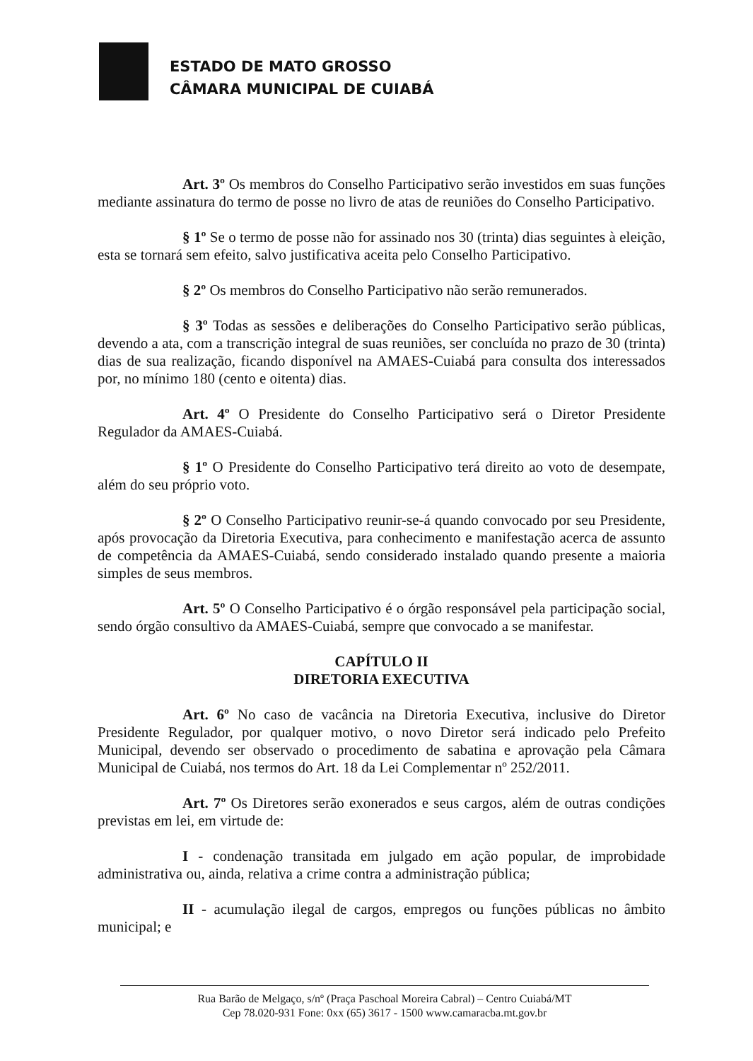ESTADO DE MATO GROSSO
CÂMARA MUNICIPAL DE CUIABÁ
Art. 3º Os membros do Conselho Participativo serão investidos em suas funções mediante assinatura do termo de posse no livro de atas de reuniões do Conselho Participativo.
§ 1º Se o termo de posse não for assinado nos 30 (trinta) dias seguintes à eleição, esta se tornará sem efeito, salvo justificativa aceita pelo Conselho Participativo.
§ 2º Os membros do Conselho Participativo não serão remunerados.
§ 3º Todas as sessões e deliberações do Conselho Participativo serão públicas, devendo a ata, com a transcrição integral de suas reuniões, ser concluída no prazo de 30 (trinta) dias de sua realização, ficando disponível na AMAES-Cuiabá para consulta dos interessados por, no mínimo 180 (cento e oitenta) dias.
Art. 4º O Presidente do Conselho Participativo será o Diretor Presidente Regulador da AMAES-Cuiabá.
§ 1º O Presidente do Conselho Participativo terá direito ao voto de desempate, além do seu próprio voto.
§ 2º O Conselho Participativo reunir-se-á quando convocado por seu Presidente, após provocação da Diretoria Executiva, para conhecimento e manifestação acerca de assunto de competência da AMAES-Cuiabá, sendo considerado instalado quando presente a maioria simples de seus membros.
Art. 5º O Conselho Participativo é o órgão responsável pela participação social, sendo órgão consultivo da AMAES-Cuiabá, sempre que convocado a se manifestar.
CAPÍTULO II
DIRETORIA EXECUTIVA
Art. 6º No caso de vacância na Diretoria Executiva, inclusive do Diretor Presidente Regulador, por qualquer motivo, o novo Diretor será indicado pelo Prefeito Municipal, devendo ser observado o procedimento de sabatina e aprovação pela Câmara Municipal de Cuiabá, nos termos do Art. 18 da Lei Complementar nº 252/2011.
Art. 7º Os Diretores serão exonerados e seus cargos, além de outras condições previstas em lei, em virtude de:
I - condenação transitada em julgado em ação popular, de improbidade administrativa ou, ainda, relativa a crime contra a administração pública;
II - acumulação ilegal de cargos, empregos ou funções públicas no âmbito municipal; e
Rua Barão de Melgaço, s/nº (Praça Paschoal Moreira Cabral) – Centro Cuiabá/MT
Cep 78.020-931 Fone: 0xx (65) 3617 - 1500 www.camaracba.mt.gov.br